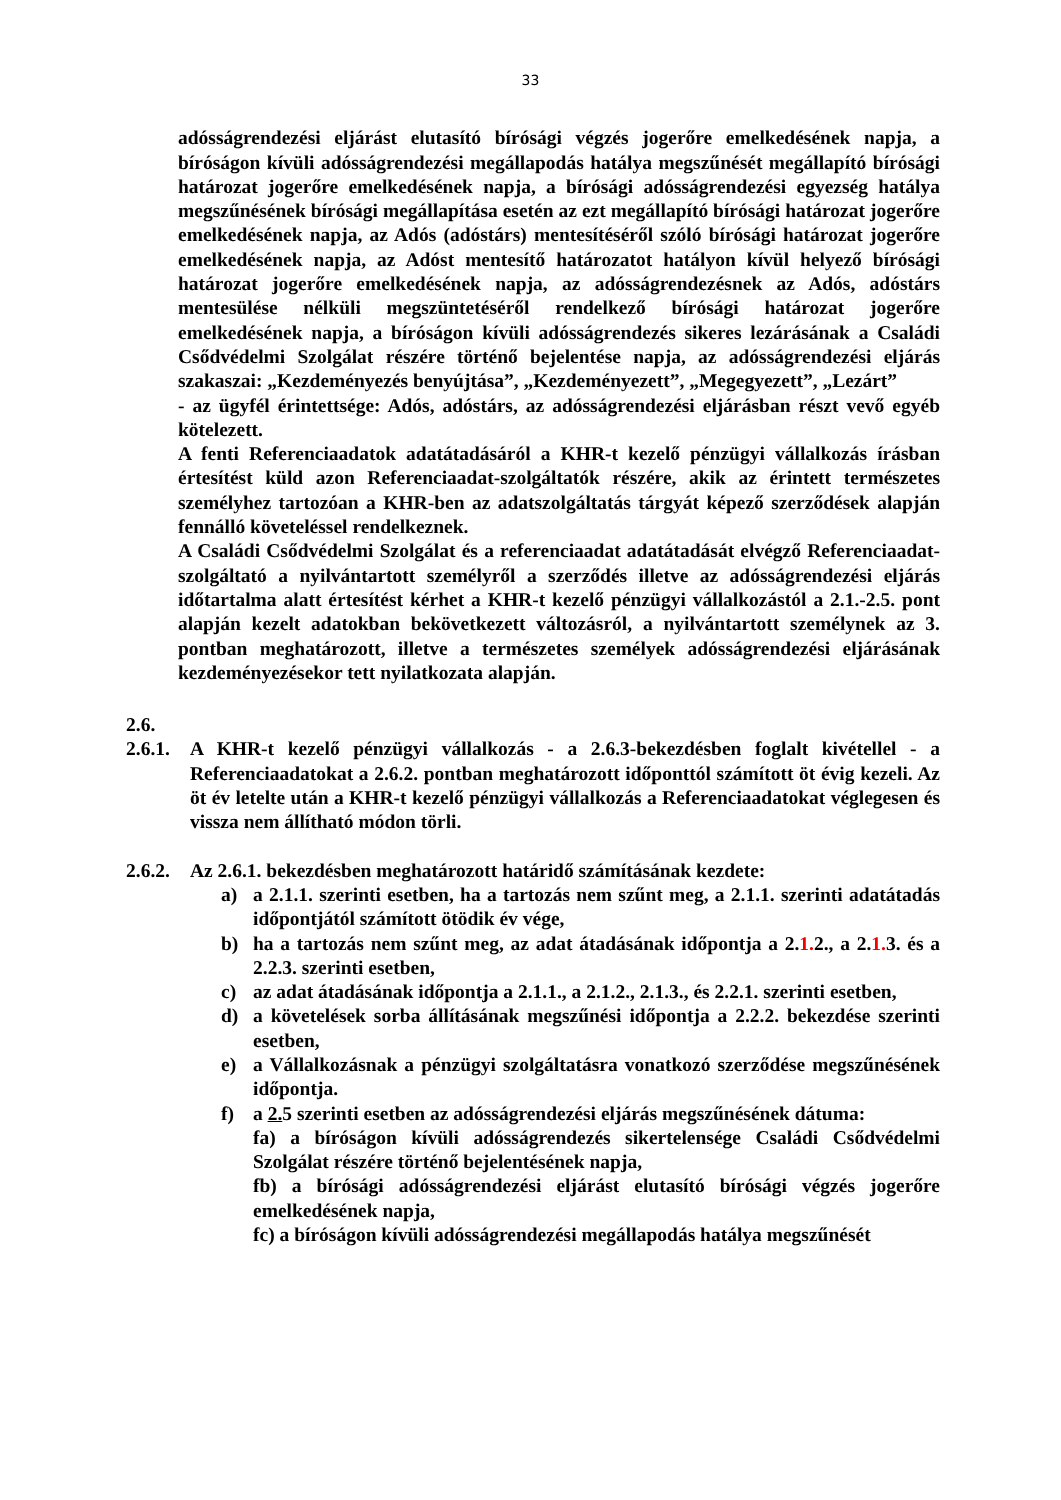33
adósságrendezési eljárást elutasító bírósági végzés jogerőre emelkedésének napja, a bíróságon kívüli adósságrendezési megállapodás hatálya megszűnését megállapító bírósági határozat jogerőre emelkedésének napja, a bírósági adósságrendezési egyezség hatálya megszűnésének bírósági megállapítása esetén az ezt megállapító bírósági határozat jogerőre emelkedésének napja, az Adós (adóstárs) mentesítéséről szóló bírósági határozat jogerőre emelkedésének napja, az Adóst mentesítő határozatot hatályon kívül helyező bírósági határozat jogerőre emelkedésének napja, az adósságrendezésnek az Adós, adóstárs mentesülése nélküli megszüntetéséről rendelkező bírósági határozat jogerőre emelkedésének napja, a bíróságon kívüli adósságrendezés sikeres lezárásának a Családi Csődvédelmi Szolgálat részére történő bejelentése napja, az adósságrendezési eljárás szakaszai: „Kezdeményezés benyújtása”, „Kezdeményezett”, „Megegyezett”, „Lezárt”
- az ügyfél érintettsége: Adós, adóstárs, az adósságrendezési eljárásban részt vevő egyéb kötelezett.
A fenti Referenciaadatok adatátadásáról a KHR-t kezelő pénzügyi vállalkozás írásban értesítést küld azon Referenciaadat-szolgáltatók részére, akik az érintett természetes személyhez tartozóan a KHR-ben az adatszolgáltatás tárgyát képező szerződések alapján fennálló követeléssel rendelkeznek.
A Családi Csődvédelmi Szolgálat és a referenciaadat adatátadását elvégző Referenciaadat-szolgáltató a nyilvántartott személyről a szerződés illetve az adósságrendezési eljárás időtartalma alatt értesítést kérhet a KHR-t kezelő pénzügyi vállalkozástól a 2.1.-2.5. pont alapján kezelt adatokban bekövetkezett változásról, a nyilvántartott személynek az 3. pontban meghatározott, illetve a természetes személyek adósságrendezési eljárásának kezdeményezésekor tett nyilatkozata alapján.
2.6.
2.6.1. A KHR-t kezelő pénzügyi vállalkozás - a 2.6.3-bekezdésben foglalt kivétellel - a Referenciaadatokat a 2.6.2. pontban meghatározott időponttól számított öt évig kezeli. Az öt év letelte után a KHR-t kezelő pénzügyi vállalkozás a Referenciaadatokat véglegesen és vissza nem állítható módon törli.
2.6.2. Az 2.6.1. bekezdésben meghatározott határidő számításának kezdete:
a) a 2.1.1. szerinti esetben, ha a tartozás nem szűnt meg, a 2.1.1. szerinti adatátadás időpontjától számított ötödik év vége,
b) ha a tartozás nem szűnt meg, az adat átadásának időpontja a 2.1. 2., a 2.1. 3. és a 2.2.3. szerinti esetben,
c) az adat átadásának időpontja a 2.1.1., a 2.1.2., 2.1.3., és 2.2.1. szerinti esetben,
d) a követelések sorba állításának megszűnési időpontja a 2.2.2. bekezdése szerinti esetben,
e) a Vállalkozásnak a pénzügyi szolgáltatásra vonatkozó szerződése megszűnésének időpontja.
f) a 2. 5 szerinti esetben az adósságrendezési eljárás megszűnésének dátuma:
fa) a bíróságon kívüli adósságrendezés sikertelensége Családi Csődvédelmi Szolgálat részére történő bejelentésének napja,
fb) a bírósági adósságrendezési eljárást elutasító bírósági végzés jogerőre emelkedésének napja,
fc) a bíróságon kívüli adósságrendezési megállapodás hatálya megszűnését